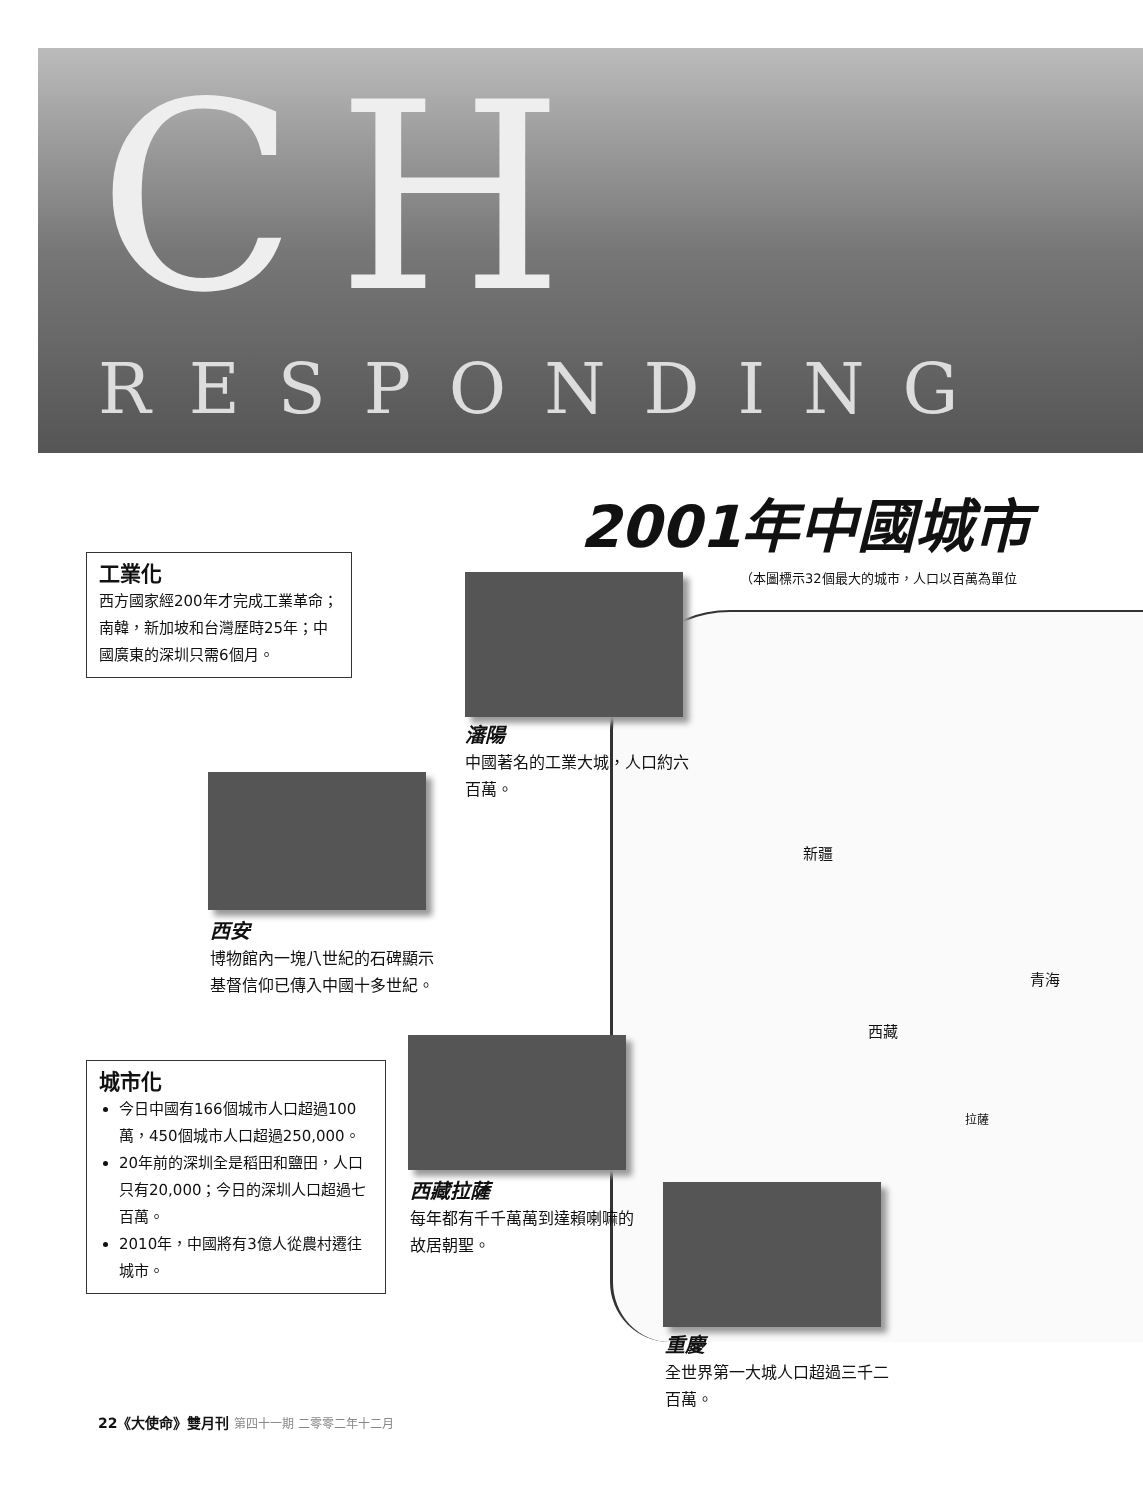CH
RESPONDING
2001年中國城市
（本圖標示32個最大的城市，人口以百萬為單位
工業化
西方國家經200年才完成工業革命；南韓，新加坡和台灣歷時25年；中國廣東的深圳只需6個月。
瀋陽
中國著名的工業大城，人口約六百萬。
西安
博物館內一塊八世紀的石碑顯示基督信仰已傳入中國十多世紀。
新疆
青海
西藏
拉薩
城市化
今日中國有166個城市人口超過100萬，450個城市人口超過250,000。
20年前的深圳全是稻田和鹽田，人口只有20,000；今日的深圳人口超過七百萬。
2010年，中國將有3億人從農村遷往城市。
西藏拉薩
每年都有千千萬萬到達賴喇嘛的故居朝聖。
重慶
全世界第一大城人口超過三千二百萬。
22《大使命》雙月刊 第四十一期 二零零二年十二月